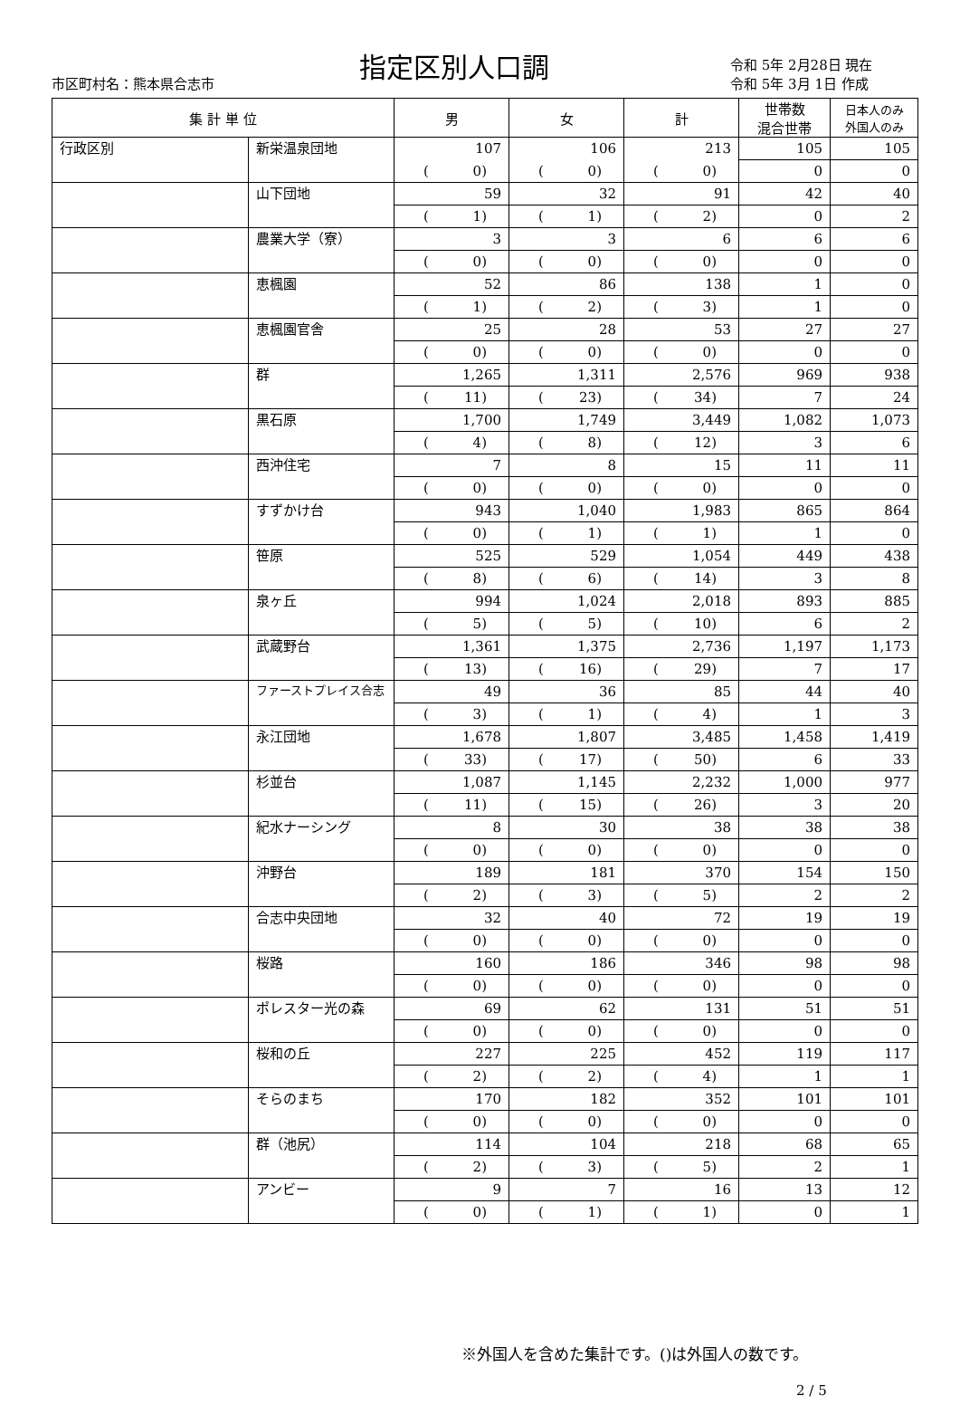市区町村名：熊本県合志市
指定区別人口調
令和 5年 2月28日 現在
令和 5年 3月 1日 作成
| 集 計 単 位 | | 男 | 女 | 計 | 世帯数 混合世帯 | 日本人のみ 外国人のみ |
| --- | --- | --- | --- | --- | --- | --- |
| 行政区別 | 新栄温泉団地 | 107 | 106 | 213 | 105 | 105 |
| | | ( 0) | ( 0) | ( 0) | 0 | 0 |
| | 山下団地 | 59 | 32 | 91 | 42 | 40 |
| | | ( 1) | ( 1) | ( 2) | 0 | 2 |
| | 農業大学（寮） | 3 | 3 | 6 | 6 | 6 |
| | | ( 0) | ( 0) | ( 0) | 0 | 0 |
| | 恵楓園 | 52 | 86 | 138 | 1 | 0 |
| | | ( 1) | ( 2) | ( 3) | 1 | 0 |
| | 恵楓園官舎 | 25 | 28 | 53 | 27 | 27 |
| | | ( 0) | ( 0) | ( 0) | 0 | 0 |
| | 群 | 1,265 | 1,311 | 2,576 | 969 | 938 |
| | | ( 11) | ( 23) | ( 34) | 7 | 24 |
| | 黒石原 | 1,700 | 1,749 | 3,449 | 1,082 | 1,073 |
| | | ( 4) | ( 8) | ( 12) | 3 | 6 |
| | 西沖住宅 | 7 | 8 | 15 | 11 | 11 |
| | | ( 0) | ( 0) | ( 0) | 0 | 0 |
| | すずかけ台 | 943 | 1,040 | 1,983 | 865 | 864 |
| | | ( 0) | ( 1) | ( 1) | 1 | 0 |
| | 笹原 | 525 | 529 | 1,054 | 449 | 438 |
| | | ( 8) | ( 6) | ( 14) | 3 | 8 |
| | 泉ヶ丘 | 994 | 1,024 | 2,018 | 893 | 885 |
| | | ( 5) | ( 5) | ( 10) | 6 | 2 |
| | 武蔵野台 | 1,361 | 1,375 | 2,736 | 1,197 | 1,173 |
| | | ( 13) | ( 16) | ( 29) | 7 | 17 |
| | ファーストプレイス合志 | 49 | 36 | 85 | 44 | 40 |
| | | ( 3) | ( 1) | ( 4) | 1 | 3 |
| | 永江団地 | 1,678 | 1,807 | 3,485 | 1,458 | 1,419 |
| | | ( 33) | ( 17) | ( 50) | 6 | 33 |
| | 杉並台 | 1,087 | 1,145 | 2,232 | 1,000 | 977 |
| | | ( 11) | ( 15) | ( 26) | 3 | 20 |
| | 紀水ナーシング | 8 | 30 | 38 | 38 | 38 |
| | | ( 0) | ( 0) | ( 0) | 0 | 0 |
| | 沖野台 | 189 | 181 | 370 | 154 | 150 |
| | | ( 2) | ( 3) | ( 5) | 2 | 2 |
| | 合志中央団地 | 32 | 40 | 72 | 19 | 19 |
| | | ( 0) | ( 0) | ( 0) | 0 | 0 |
| | 桜路 | 160 | 186 | 346 | 98 | 98 |
| | | ( 0) | ( 0) | ( 0) | 0 | 0 |
| | ポレスター光の森 | 69 | 62 | 131 | 51 | 51 |
| | | ( 0) | ( 0) | ( 0) | 0 | 0 |
| | 桜和の丘 | 227 | 225 | 452 | 119 | 117 |
| | | ( 2) | ( 2) | ( 4) | 1 | 1 |
| | そらのまち | 170 | 182 | 352 | 101 | 101 |
| | | ( 0) | ( 0) | ( 0) | 0 | 0 |
| | 群（池尻） | 114 | 104 | 218 | 68 | 65 |
| | | ( 2) | ( 3) | ( 5) | 2 | 1 |
| | アンビー | 9 | 7 | 16 | 13 | 12 |
| | | ( 0) | ( 1) | ( 1) | 0 | 1 |
※外国人を含めた集計です。()は外国人の数です。
2 / 5